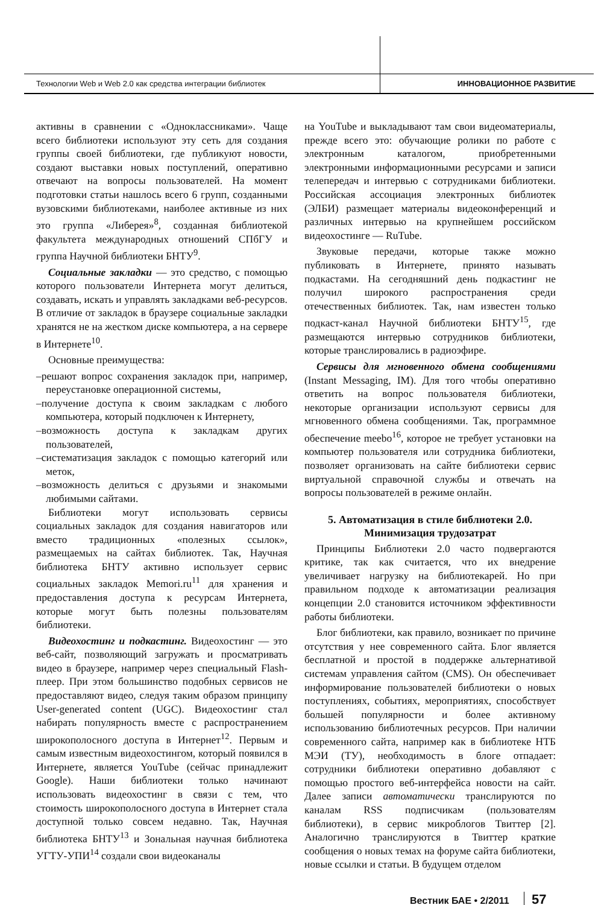Технологии Web и Web 2.0 как средства интеграции библиотек ИННОВАЦИОННОЕ РАЗВИТИЕ
активны в сравнении с «Одноклассниками». Чаще всего библиотеки используют эту сеть для создания группы своей библиотеки, где публикуют новости, создают выставки новых поступлений, оперативно отвечают на вопросы пользователей. На момент подготовки статьи нашлось всего 6 групп, созданными вузовскими библиотеками, наиболее активные из них это группа «Либерея»<sup>8</sup>, созданная библиотекой факультета международных отношений СПбГУ и группа Научной библиотеки БНТУ<sup>9</sup>.
Социальные закладки — это средство, с помощью которого пользователи Интернета могут делиться, создавать, искать и управлять закладками веб-ресурсов. В отличие от закладок в браузере социальные закладки хранятся не на жестком диске компьютера, а на сервере в Интернете<sup>10</sup>.
Основные преимущества:
–решают вопрос сохранения закладок при, например, переустановке операционной системы,
–получение доступа к своим закладкам с любого компьютера, который подключен к Интернету,
–возможность доступа к закладкам других пользователей,
–систематизация закладок с помощью категорий или меток,
–возможность делиться с друзьями и знакомыми любимыми сайтами.
Библиотеки могут использовать сервисы социальных закладок для создания навигаторов или вместо традиционных «полезных ссылок», размещаемых на сайтах библиотек. Так, Научная библиотека БНТУ активно использует сервис социальных закладок Memori.ru<sup>11</sup> для хранения и предоставления доступа к ресурсам Интернета, которые могут быть полезны пользователям библиотеки.
Видеохостинг и подкастинг. Видеохостинг — это веб-сайт, позволяющий загружать и просматривать видео в браузере, например через специальный Flash-плеер. При этом большинство подобных сервисов не предоставляют видео, следуя таким образом принципу User-generated content (UGC). Видеохостинг стал набирать популярность вместе с распространением широкополосного доступа в Интернет<sup>12</sup>. Первым и самым известным видеохостингом, который появился в Интернете, является YouTube (сейчас принадлежит Google). Наши библиотеки только начинают использовать видеохостинг в связи с тем, что стоимость широкополосного доступа в Интернет стала доступной только совсем недавно. Так, Научная библиотека БНТУ<sup>13</sup> и Зональная научная библиотека УГТУ-УПИ<sup>14</sup> создали свои видеоканалы
на YouTube и выкладывают там свои видеоматериалы, прежде всего это: обучающие ролики по работе с электронным каталогом, приобретенными электронными информационными ресурсами и записи телепередач и интервью с сотрудниками библиотеки. Российская ассоциация электронных библиотек (ЭЛБИ) размещает материалы видеоконференций и различных интервью на крупнейшем российском видеохостинге — RuTube.
Звуковые передачи, которые также можно публиковать в Интернете, принято называть подкастами. На сегодняшний день подкастинг не получил широкого распространения среди отечественных библиотек. Так, нам известен только подкаст-канал Научной библиотеки БНТУ<sup>15</sup>, где размещаются интервью сотрудников библиотеки, которые транслировались в радиоэфире.
Сервисы для мгновенного обмена сообщениями (Instant Messaging, IM). Для того чтобы оперативно ответить на вопрос пользователя библиотеки, некоторые организации используют сервисы для мгновенного обмена сообщениями. Так, программное обеспечение meebo<sup>16</sup>, которое не требует установки на компьютер пользователя или сотрудника библиотеки, позволяет организовать на сайте библиотеки сервис виртуальной справочной службы и отвечать на вопросы пользователей в режиме онлайн.
5. Автоматизация в стиле библиотеки 2.0.
Минимизация трудозатрат
Принципы Библиотеки 2.0 часто подвергаются критике, так как считается, что их внедрение увеличивает нагрузку на библиотекарей. Но при правильном подходе к автоматизации реализация концепции 2.0 становится источником эффективности работы библиотеки.
Блог библиотеки, как правило, возникает по причине отсутствия у нее современного сайта. Блог является бесплатной и простой в поддержке альтернативой системам управления сайтом (CMS). Он обеспечивает информирование пользователей библиотеки о новых поступлениях, событиях, мероприятиях, способствует большей популярности и более активному использованию библиотечных ресурсов. При наличии современного сайта, например как в библиотеке НТБ МЭИ (ТУ), необходимость в блоге отпадает: сотрудники библиотеки оперативно добавляют с помощью простого веб-интерфейса новости на сайт. Далее записи автоматически транслируются по каналам RSS подписчикам (пользователям библиотеки), в сервис микроблогов Твиттер [2]. Аналогично транслируются в Твиттер краткие сообщения о новых темах на форуме сайта библиотеки, новые ссылки и статьи. В будущем отделом
Вестник БАЕ • 2/2011 57